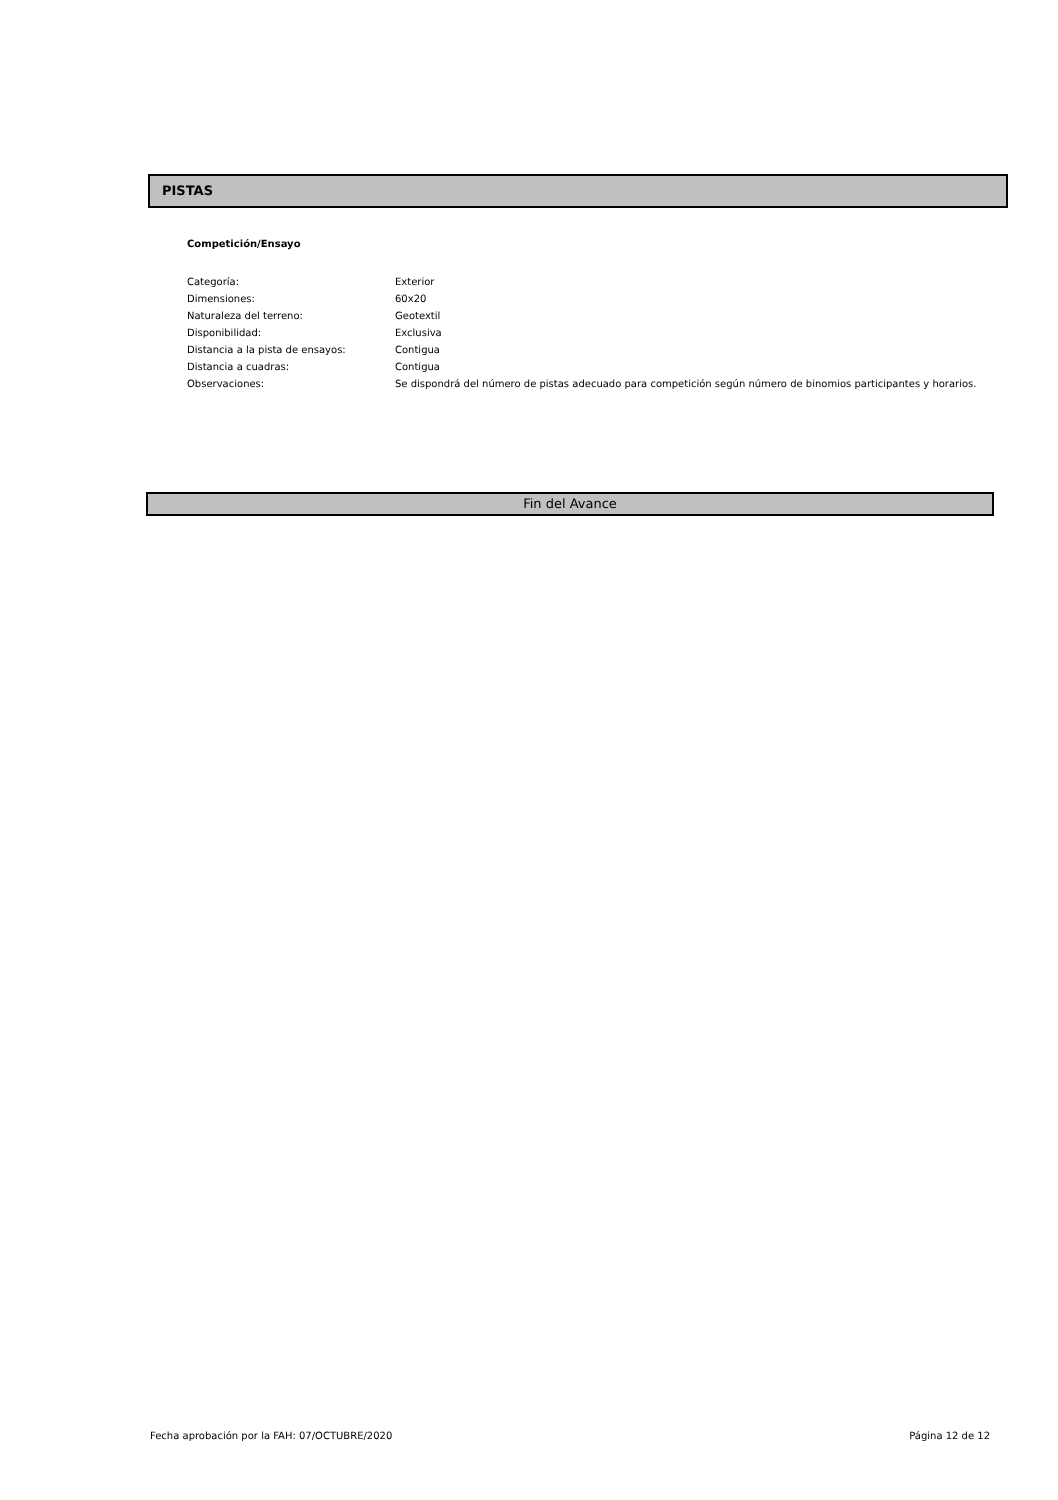PISTAS
Competición/Ensayo
| Categoría: | Exterior |
| Dimensiones: | 60x20 |
| Naturaleza del terreno: | Geotextil |
| Disponibilidad: | Exclusiva |
| Distancia a la pista de ensayos: | Contigua |
| Distancia a cuadras: | Contigua |
| Observaciones: | Se dispondrá del número de pistas adecuado para competición según número de binomios participantes y horarios. |
Fin del Avance
Fecha aprobación por la FAH: 07/OCTUBRE/2020 Página 12 de 12